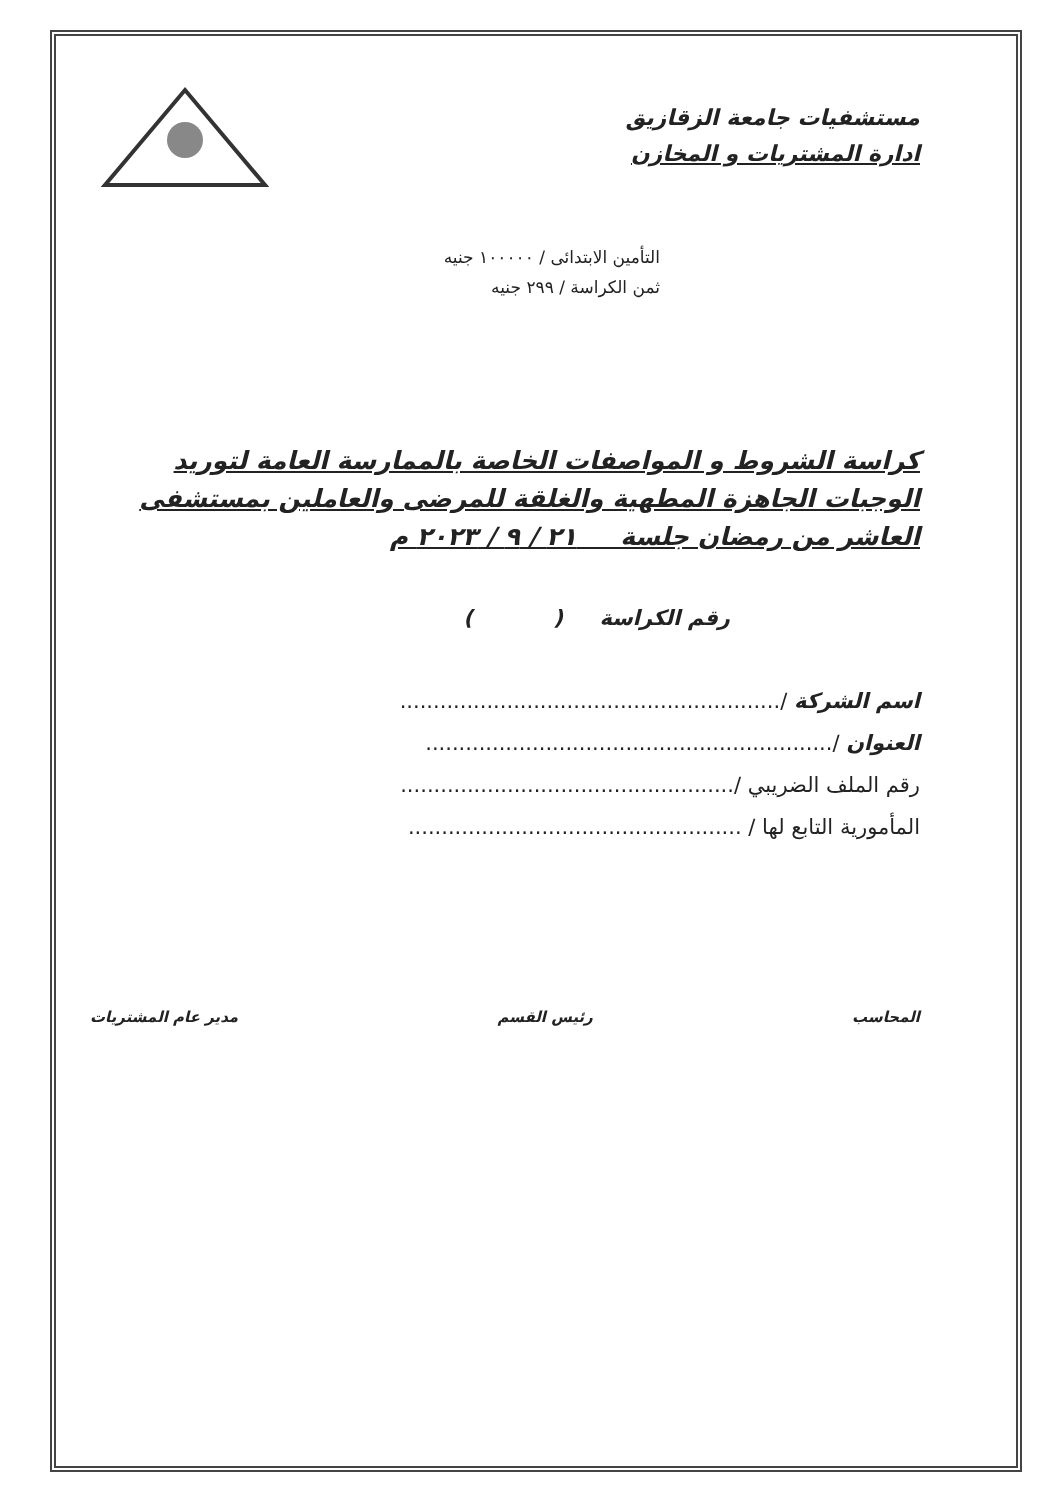مستشفيات جامعة الزقازيق
ادارة المشتريات و المخازن
التأمين الابتدائى / ١٠٠٠٠٠ جنيه
ثمن الكراسة / ٢٩٩ جنيه
كراسة الشروط و المواصفات الخاصة بالممارسة العامة لتوريد
الوجبات الجاهزة المطهية والغلقة للمرضى والعاملين بمستشفى
العاشر من رمضان جلسة ٢١ / ٩ / ٢٠٢٣ م
رقم الكراسة ( )
اسم الشركة /.........................................................
العنوان /.............................................................
رقم الملف الضريبي /..................................................
المأمورية التابع لها / ..................................................
المحاسب رئيس القسم مدير عام المشتريات